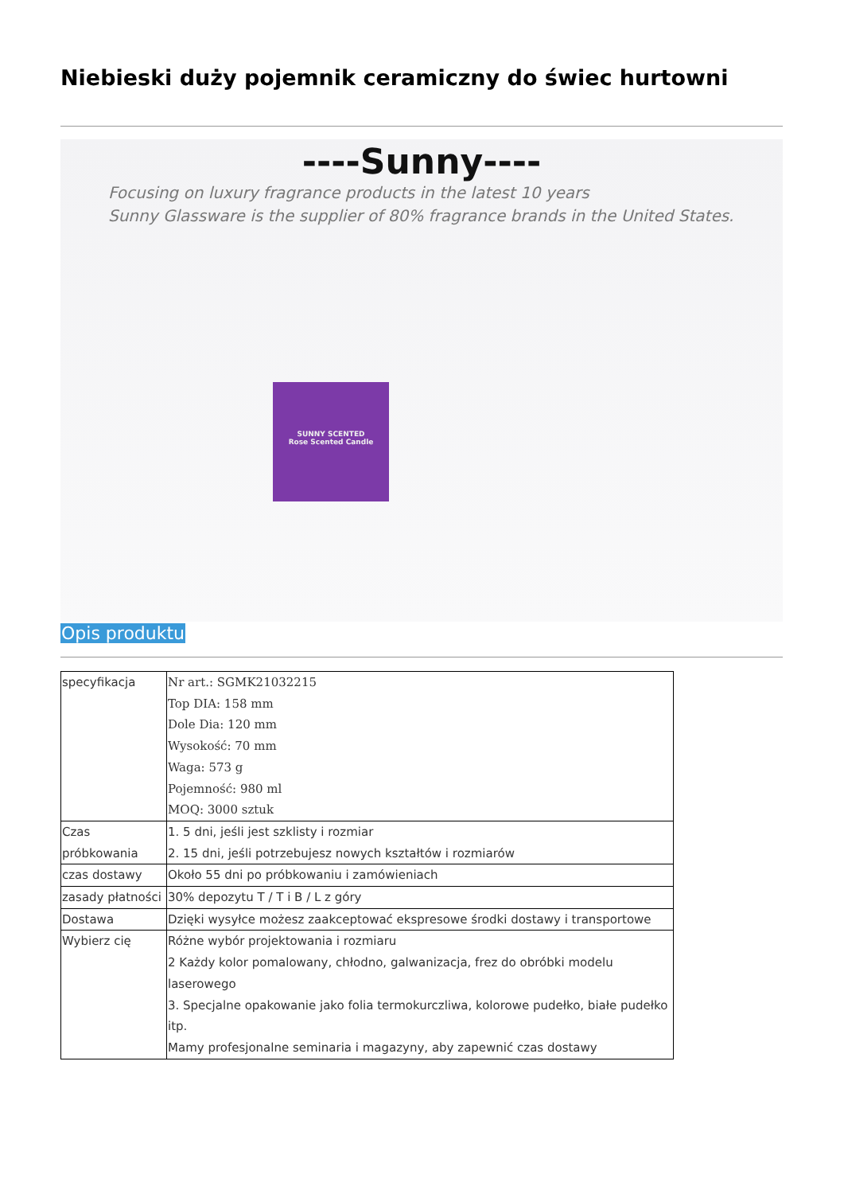Niebieski duży pojemnik ceramiczny do świec hurtowni
----Sunny----
Focusing on luxury fragrance products in the latest 10 years
Sunny Glassware is the supplier of 80% fragrance brands in the United States.
SUNNY SCENTED
Rose Scented Candle
Opis produktu
| specyfikacja | Nr art.: SGMK21032215 Top DIA: 158 mm Dole Dia: 120 mm Wysokość: 70 mm Waga: 573 g Pojemność: 980 ml MOQ: 3000 sztuk |
| Czas próbkowania | 1. 5 dni, jeśli jest szklisty i rozmiar 2. 15 dni, jeśli potrzebujesz nowych kształtów i rozmiarów |
| czas dostawy | Około 55 dni po próbkowaniu i zamówieniach |
| zasady płatności | 30% depozytu T / T i B / L z góry |
| Dostawa | Dzięki wysyłce możesz zaakceptować ekspresowe środki dostawy i transportowe |
| Wybierz cię | Różne wybór projektowania i rozmiaru 2 Każdy kolor pomalowany, chłodno, galwanizacja, frez do obróbki modelu laserowego 3. Specjalne opakowanie jako folia termokurczliwa, kolorowe pudełko, białe pudełko itp. Mamy profesjonalne seminaria i magazyny, aby zapewnić czas dostawy |